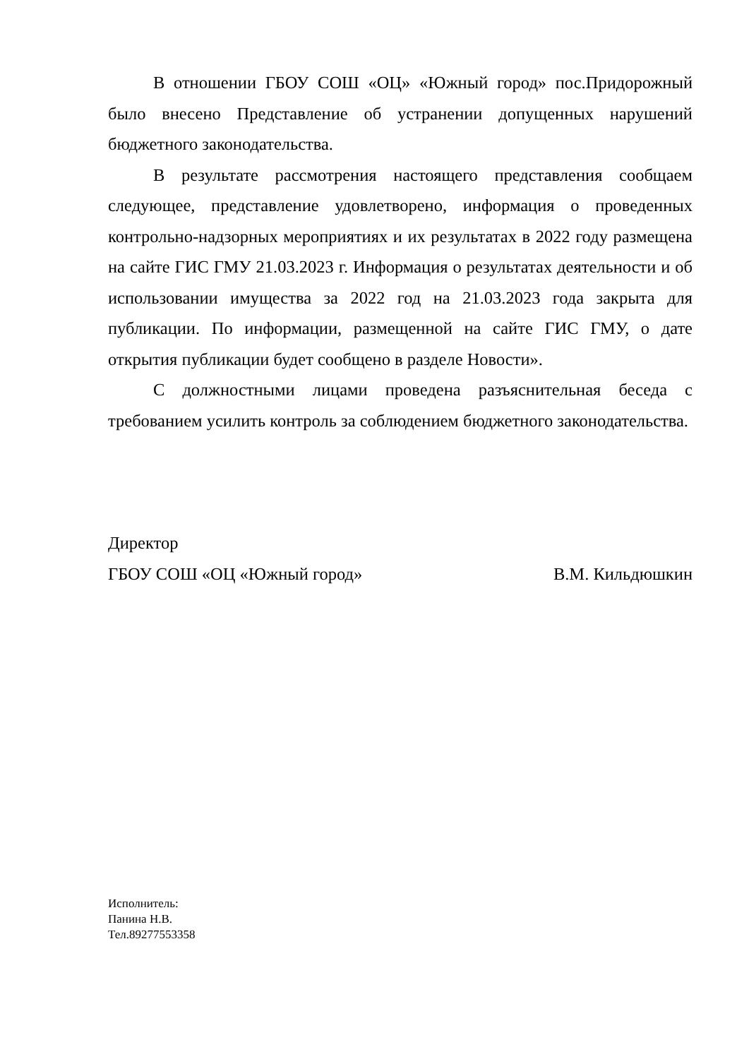В отношении ГБОУ СОШ «ОЦ» «Южный город» пос.Придорожный было внесено Представление об устранении допущенных нарушений бюджетного законодательства.
В результате рассмотрения настоящего представления сообщаем следующее, представление удовлетворено, информация о проведенных контрольно-надзорных мероприятиях и их результатах в 2022 году размещена на сайте ГИС ГМУ 21.03.2023 г. Информация о результатах деятельности и об использовании имущества за 2022 год на 21.03.2023 года закрыта для публикации. По информации, размещенной на сайте ГИС ГМУ, о дате открытия публикации будет сообщено в разделе Новости».
С должностными лицами проведена разъяснительная беседа с требованием усилить контроль за соблюдением бюджетного законодательства.
Директор
ГБОУ СОШ «ОЦ «Южный город» В.М. Кильдюшкин
Исполнитель:
Панина Н.В.
Тел.89277553358